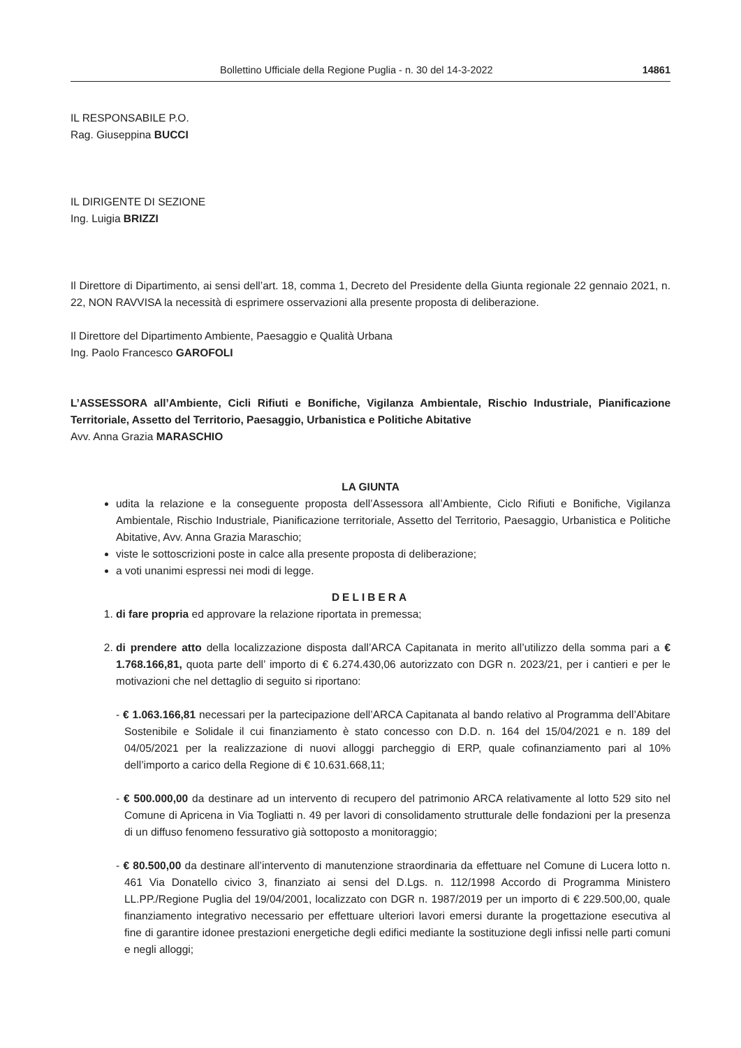Bollettino Ufficiale della Regione Puglia - n. 30 del 14-3-2022 14861
IL RESPONSABILE P.O.
Rag. Giuseppina BUCCI
IL DIRIGENTE DI SEZIONE
Ing. Luigia BRIZZI
Il Direttore di Dipartimento, ai sensi dell’art. 18, comma 1, Decreto del Presidente della Giunta regionale 22 gennaio 2021, n. 22, NON RAVVISA la necessità di esprimere osservazioni alla presente proposta di deliberazione.
Il Direttore del Dipartimento Ambiente, Paesaggio e Qualità Urbana
Ing. Paolo Francesco GAROFOLI
L’ASSESSORA all’Ambiente, Cicli Rifiuti e Bonifiche, Vigilanza Ambientale, Rischio Industriale, Pianificazione Territoriale, Assetto del Territorio, Paesaggio, Urbanistica e Politiche Abitative
Avv. Anna Grazia MARASCHIO
LA GIUNTA
udita la relazione e la conseguente proposta dell’Assessora all’Ambiente, Ciclo Rifiuti e Bonifiche, Vigilanza Ambientale, Rischio Industriale, Pianificazione territoriale, Assetto del Territorio, Paesaggio, Urbanistica e Politiche Abitative, Avv. Anna Grazia Maraschio;
viste le sottoscrizioni poste in calce alla presente proposta di deliberazione;
a voti unanimi espressi nei modi di legge.
DELIBERA
1. di fare propria ed approvare la relazione riportata in premessa;
2. di prendere atto della localizzazione disposta dall’ARCA Capitanata in merito all’utilizzo della somma pari a € 1.768.166,81, quota parte dell’ importo di € 6.274.430,06 autorizzato con DGR n. 2023/21, per i cantieri e per le motivazioni che nel dettaglio di seguito si riportano:
- € 1.063.166,81 necessari per la partecipazione dell’ARCA Capitanata al bando relativo al Programma dell’Abitare Sostenibile e Solidale il cui finanziamento è stato concesso con D.D. n. 164 del 15/04/2021 e n. 189 del 04/05/2021 per la realizzazione di nuovi alloggi parcheggio di ERP, quale cofinanziamento pari al 10% dell’importo a carico della Regione di € 10.631.668,11;
- € 500.000,00 da destinare ad un intervento di recupero del patrimonio ARCA relativamente al lotto 529 sito nel Comune di Apricena in Via Togliatti n. 49 per lavori di consolidamento strutturale delle fondazioni per la presenza di un diffuso fenomeno fessurativo già sottoposto a monitoraggio;
- € 80.500,00 da destinare all’intervento di manutenzione straordinaria da effettuare nel Comune di Lucera lotto n. 461 Via Donatello civico 3, finanziato ai sensi del D.Lgs. n. 112/1998 Accordo di Programma Ministero LL.PP./Regione Puglia del 19/04/2001, localizzato con DGR n. 1987/2019 per un importo di € 229.500,00, quale finanziamento integrativo necessario per effettuare ulteriori lavori emersi durante la progettazione esecutiva al fine di garantire idonee prestazioni energetiche degli edifici mediante la sostituzione degli infissi nelle parti comuni e negli alloggi;